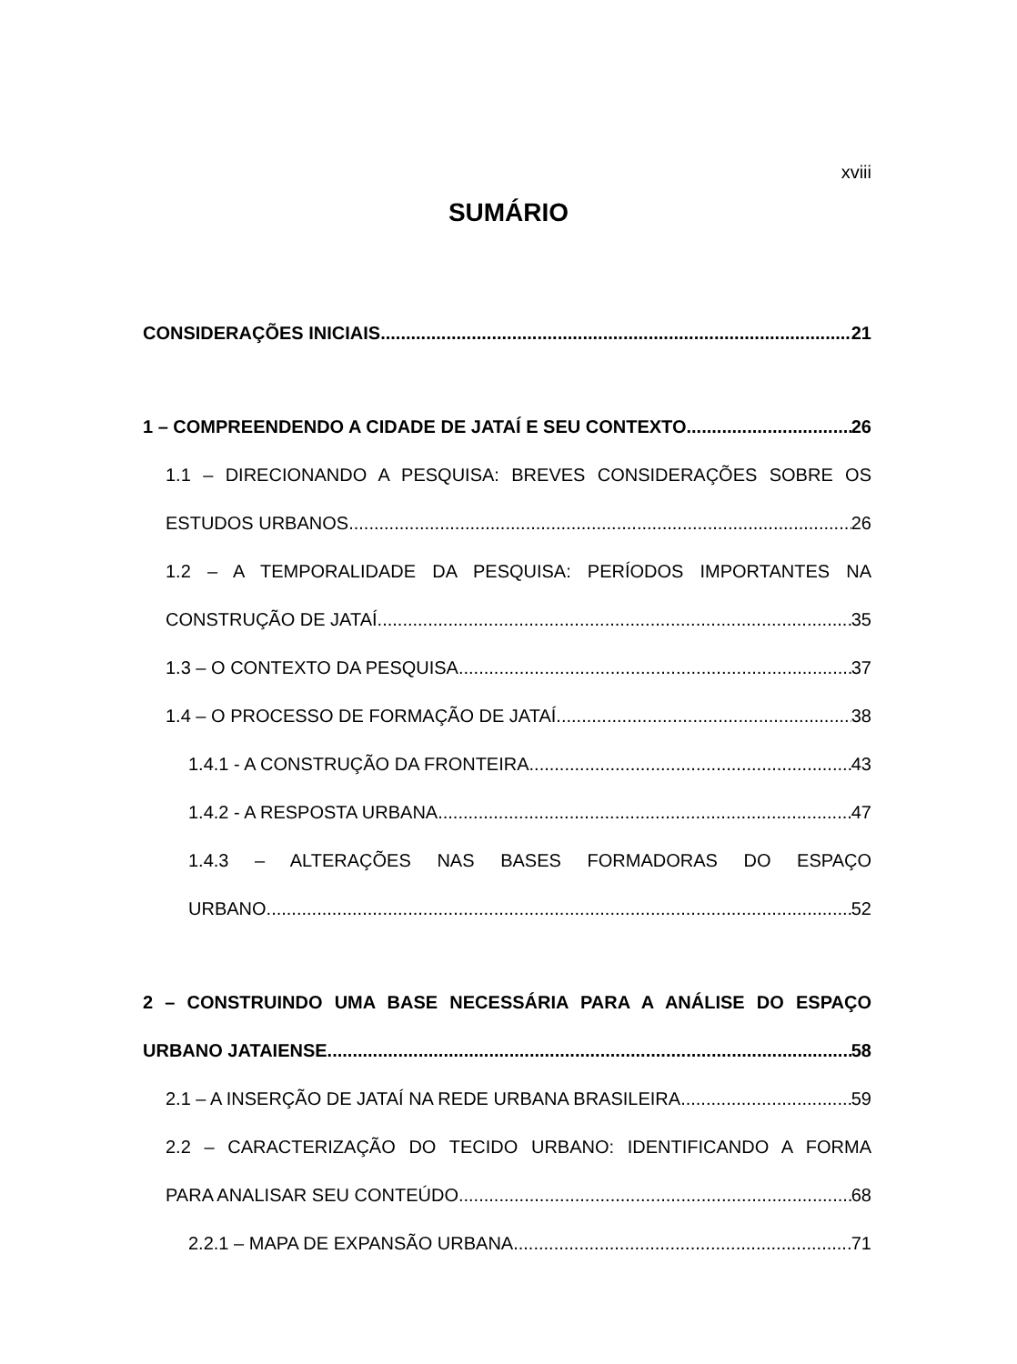xviii
SUMÁRIO
CONSIDERAÇÕES INICIAIS 21
1 – COMPREENDENDO A CIDADE DE JATAÍ E SEU CONTEXTO 26
1.1 – DIRECIONANDO A PESQUISA: BREVES CONSIDERAÇÕES SOBRE OS
ESTUDOS URBANOS 26
1.2 – A TEMPORALIDADE DA PESQUISA: PERÍODOS IMPORTANTES NA
CONSTRUÇÃO DE JATAÍ 35
1.3 – O CONTEXTO DA PESQUISA 37
1.4 – O PROCESSO DE FORMAÇÃO DE JATAÍ 38
1.4.1 - A CONSTRUÇÃO DA FRONTEIRA 43
1.4.2 - A RESPOSTA URBANA 47
1.4.3 – ALTERAÇÕES NAS BASES FORMADORAS DO ESPAÇO
URBANO 52
2 – CONSTRUINDO UMA BASE NECESSÁRIA PARA A ANÁLISE DO ESPAÇO
URBANO JATAIENSE 58
2.1 – A INSERÇÃO DE JATAÍ NA REDE URBANA BRASILEIRA 59
2.2 – CARACTERIZAÇÃO DO TECIDO URBANO: IDENTIFICANDO A FORMA
PARA ANALISAR SEU CONTEÚDO 68
2.2.1 – MAPA DE EXPANSÃO URBANA 71